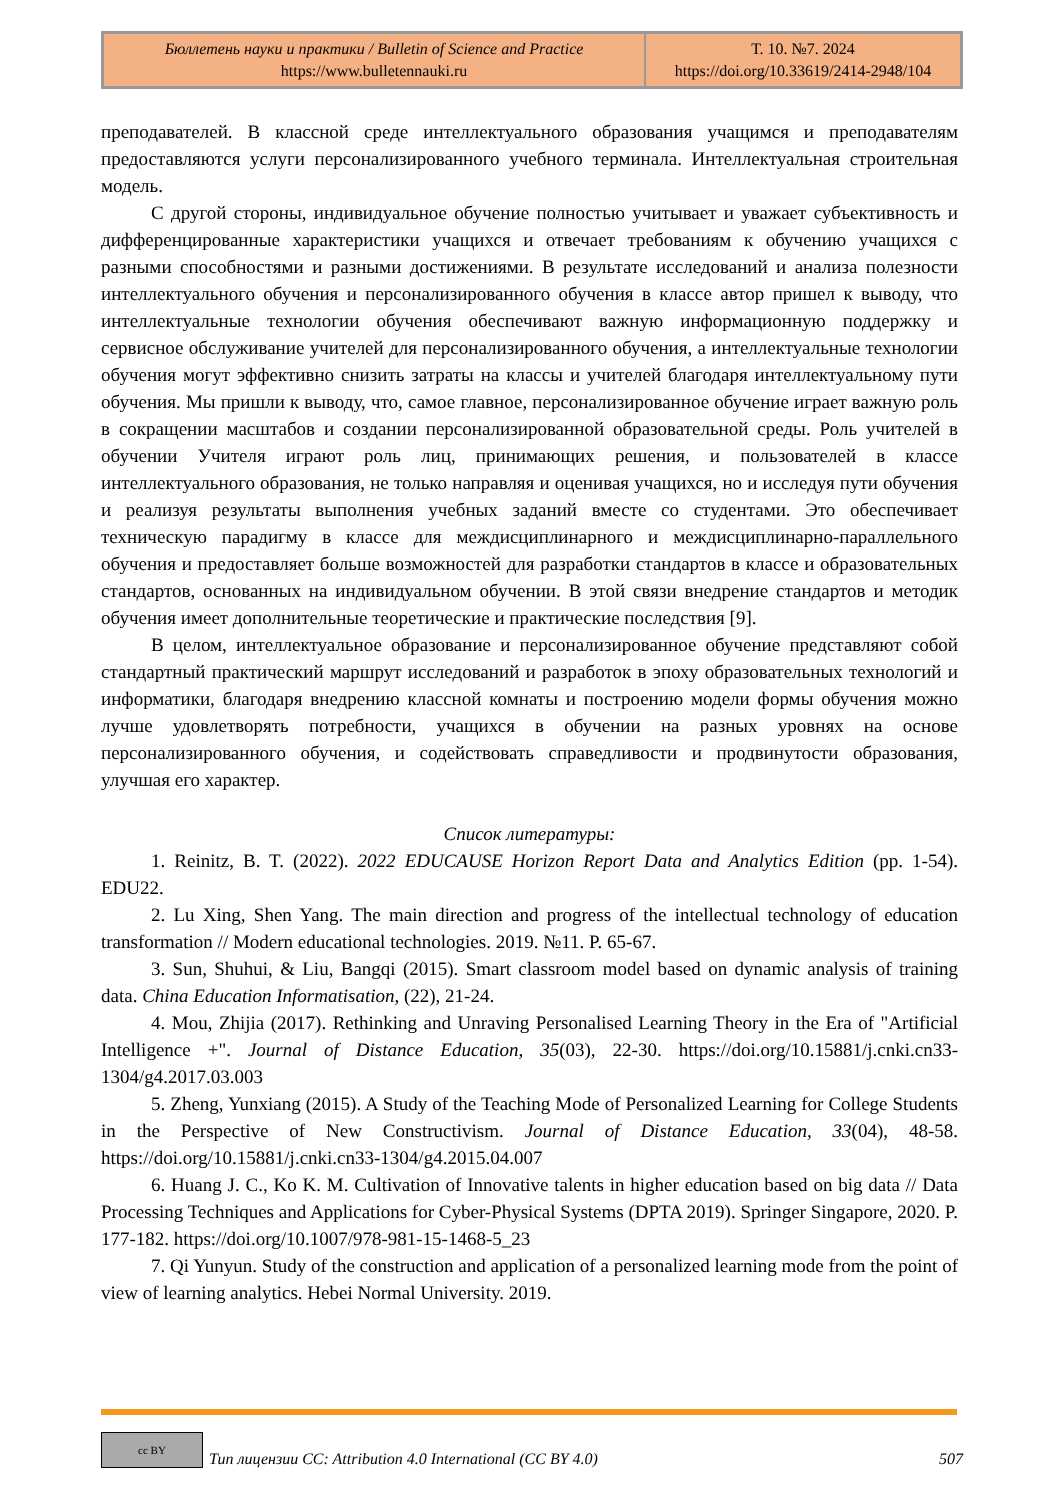Бюллетень науки и практики / Bulletin of Science and Practice
https://www.bulletennauki.ru
Т. 10. №7. 2024
https://doi.org/10.33619/2414-2948/104
преподавателей. В классной среде интеллектуального образования учащимся и преподавателям предоставляются услуги персонализированного учебного терминала. Интеллектуальная строительная модель.
С другой стороны, индивидуальное обучение полностью учитывает и уважает субъективность и дифференцированные характеристики учащихся и отвечает требованиям к обучению учащихся с разными способностями и разными достижениями. В результате исследований и анализа полезности интеллектуального обучения и персонализированного обучения в классе автор пришел к выводу, что интеллектуальные технологии обучения обеспечивают важную информационную поддержку и сервисное обслуживание учителей для персонализированного обучения, а интеллектуальные технологии обучения могут эффективно снизить затраты на классы и учителей благодаря интеллектуальному пути обучения. Мы пришли к выводу, что, самое главное, персонализированное обучение играет важную роль в сокращении масштабов и создании персонализированной образовательной среды. Роль учителей в обучении Учителя играют роль лиц, принимающих решения, и пользователей в классе интеллектуального образования, не только направляя и оценивая учащихся, но и исследуя пути обучения и реализуя результаты выполнения учебных заданий вместе со студентами. Это обеспечивает техническую парадигму в классе для междисциплинарного и междисциплинарно-параллельного обучения и предоставляет больше возможностей для разработки стандартов в классе и образовательных стандартов, основанных на индивидуальном обучении. В этой связи внедрение стандартов и методик обучения имеет дополнительные теоретические и практические последствия [9].
В целом, интеллектуальное образование и персонализированное обучение представляют собой стандартный практический маршрут исследований и разработок в эпоху образовательных технологий и информатики, благодаря внедрению классной комнаты и построению модели формы обучения можно лучше удовлетворять потребности, учащихся в обучении на разных уровнях на основе персонализированного обучения, и содействовать справедливости и продвинутости образования, улучшая его характер.
Список литературы:
1. Reinitz, B. T. (2022). 2022 EDUCAUSE Horizon Report Data and Analytics Edition (pp. 1-54). EDU22.
2. Lu Xing, Shen Yang. The main direction and progress of the intellectual technology of education transformation // Modern educational technologies. 2019. №11. P. 65-67.
3. Sun, Shuhui, & Liu, Bangqi (2015). Smart classroom model based on dynamic analysis of training data. China Education Informatisation, (22), 21-24.
4. Mou, Zhijia (2017). Rethinking and Unraving Personalised Learning Theory in the Era of "Artificial Intelligence +". Journal of Distance Education, 35(03), 22-30. https://doi.org/10.15881/j.cnki.cn33-1304/g4.2017.03.003
5. Zheng, Yunxiang (2015). A Study of the Teaching Mode of Personalized Learning for College Students in the Perspective of New Constructivism. Journal of Distance Education, 33(04), 48-58. https://doi.org/10.15881/j.cnki.cn33-1304/g4.2015.04.007
6. Huang J. C., Ko K. M. Cultivation of Innovative talents in higher education based on big data // Data Processing Techniques and Applications for Cyber-Physical Systems (DPTA 2019). Springer Singapore, 2020. P. 177-182. https://doi.org/10.1007/978-981-15-1468-5_23
7. Qi Yunyun. Study of the construction and application of a personalized learning mode from the point of view of learning analytics. Hebei Normal University. 2019.
cc BY
Тип лицензии CC: Attribution 4.0 International (CC BY 4.0) 507